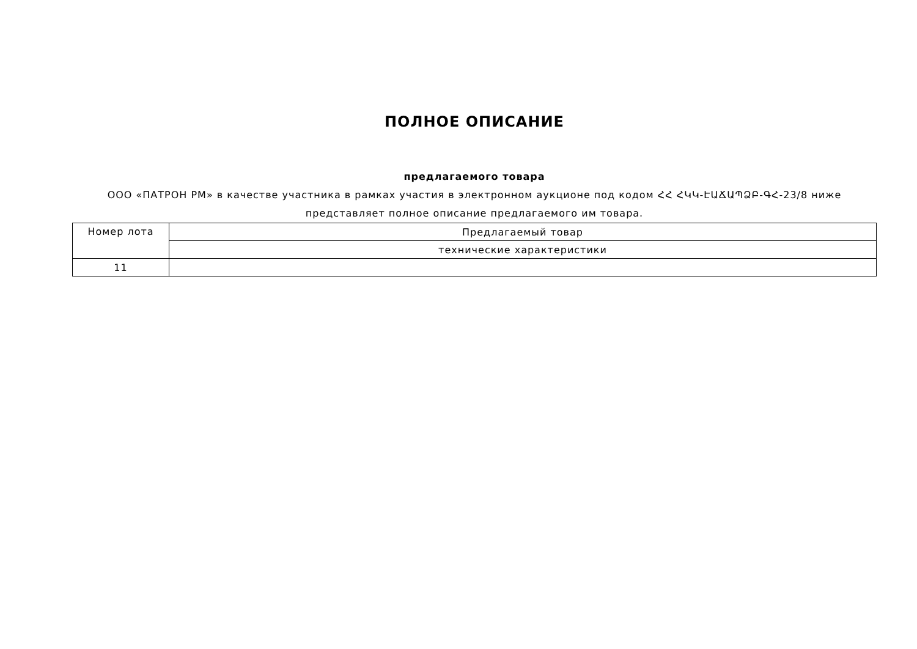ПОЛНОЕ ОПИСАНИЕ
предлагаемого товара
ООО «ПАТРОН РМ» в качестве участника в рамках участия в электронном аукционе под кодом ՀՀ ՀԿԿ-ԷԱՃԱՊՁԲ-ԳՀ-23/8 ниже представляет полное описание предлагаемого им товара.
| Номер лота | Предлагаемый товар |
| | технические характеристики |
| 11 | |